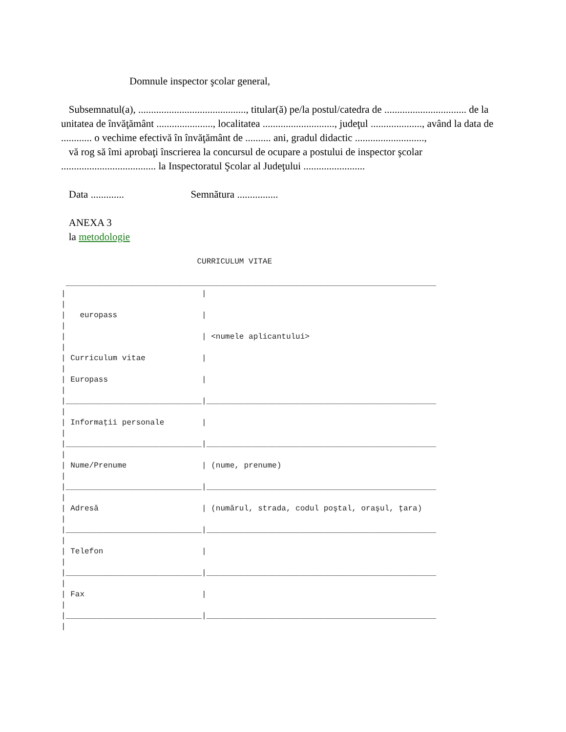Domnule inspector şcolar general,
Subsemnatul(a), .........................................., titular(ă) pe/la postul/catedra de ................................ de la unitatea de învăţământ ......................, localitatea ............................, judeţul ...................., având la data de ............ o vechime efectivă în învăţământ de .......... ani, gradul didactic ...........................,
vă rog să îmi aprobaţi înscrierea la concursul de ocupare a postului de inspector şcolar ..................................... la Inspectoratul Şcolar al Judeţului ........................
Data ............. Semnătura ................
ANEXA 3
la metodologie
                             CURRICULUM VITAE

 _______________________________________________________________________________
|                             |
|
|   europass                  |
|
|                             | <numele aplicantului>
|
| Curriculum vitae            |
|
| Europass                    |
|
|_____________________________|_________________________________________________
|
| Informaţii personale        |
|
|_____________________________|_________________________________________________
|
| Nume/Prenume                | (nume, prenume)
|
|_____________________________|_________________________________________________
|
| Adresă                      | (numărul, strada, codul poştal, oraşul, ţara)
|
|_____________________________|_________________________________________________
|
| Telefon                     |
|
|_____________________________|_________________________________________________
|
| Fax                         |
|
|_____________________________|_________________________________________________
|